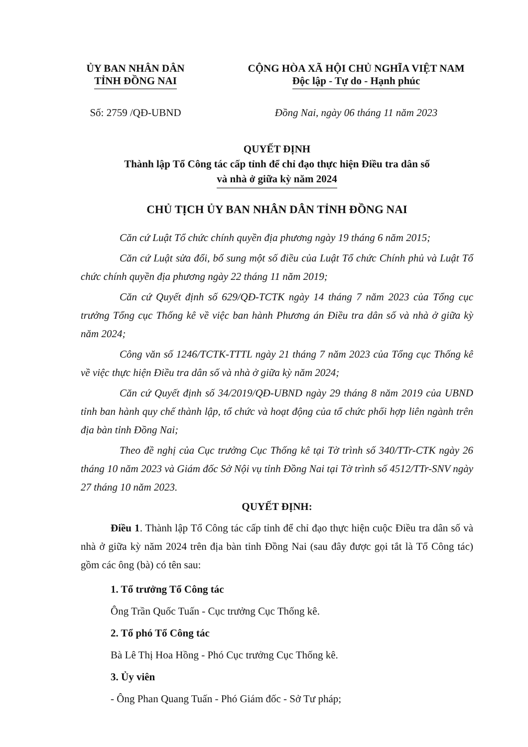ỦY BAN NHÂN DÂN
TỈNH ĐỒNG NAI
CỘNG HÒA XÃ HỘI CHỦ NGHĨA VIỆT NAM
Độc lập - Tự do - Hạnh phúc
Số: 2759 /QĐ-UBND Đồng Nai, ngày 06 tháng 11 năm 2023
QUYẾT ĐỊNH
Thành lập Tổ Công tác cấp tỉnh để chỉ đạo thực hiện Điều tra dân số
và nhà ở giữa kỳ năm 2024
CHỦ TỊCH ỦY BAN NHÂN DÂN TỈNH ĐỒNG NAI
Căn cứ Luật Tổ chức chính quyền địa phương ngày 19 tháng 6 năm 2015;
Căn cứ Luật sửa đổi, bổ sung một số điều của Luật Tổ chức Chính phủ và Luật Tổ chức chính quyền địa phương ngày 22 tháng 11 năm 2019;
Căn cứ Quyết định số 629/QĐ-TCTK ngày 14 tháng 7 năm 2023 của Tổng cục trưởng Tổng cục Thống kê về việc ban hành Phương án Điều tra dân số và nhà ở giữa kỳ năm 2024;
Công văn số 1246/TCTK-TTTL ngày 21 tháng 7 năm 2023 của Tổng cục Thống kê về việc thực hiện Điều tra dân số và nhà ở giữa kỳ năm 2024;
Căn cứ Quyết định số 34/2019/QĐ-UBND ngày 29 tháng 8 năm 2019 của UBND tỉnh ban hành quy chế thành lập, tổ chức và hoạt động của tổ chức phối hợp liên ngành trên địa bàn tỉnh Đồng Nai;
Theo đề nghị của Cục trưởng Cục Thống kê tại Tờ trình số 340/TTr-CTK ngày 26 tháng 10 năm 2023 và Giám đốc Sở Nội vụ tỉnh Đồng Nai tại Tờ trình số 4512/TTr-SNV ngày 27 tháng 10 năm 2023.
QUYẾT ĐỊNH:
Điều 1. Thành lập Tổ Công tác cấp tỉnh để chỉ đạo thực hiện cuộc Điều tra dân số và nhà ở giữa kỳ năm 2024 trên địa bàn tỉnh Đồng Nai (sau đây được gọi tắt là Tổ Công tác) gồm các ông (bà) có tên sau:
1. Tổ trưởng Tổ Công tác
Ông Trần Quốc Tuấn - Cục trưởng Cục Thống kê.
2. Tổ phó Tổ Công tác
Bà Lê Thị Hoa Hồng - Phó Cục trưởng Cục Thống kê.
3. Ủy viên
- Ông Phan Quang Tuấn - Phó Giám đốc - Sở Tư pháp;